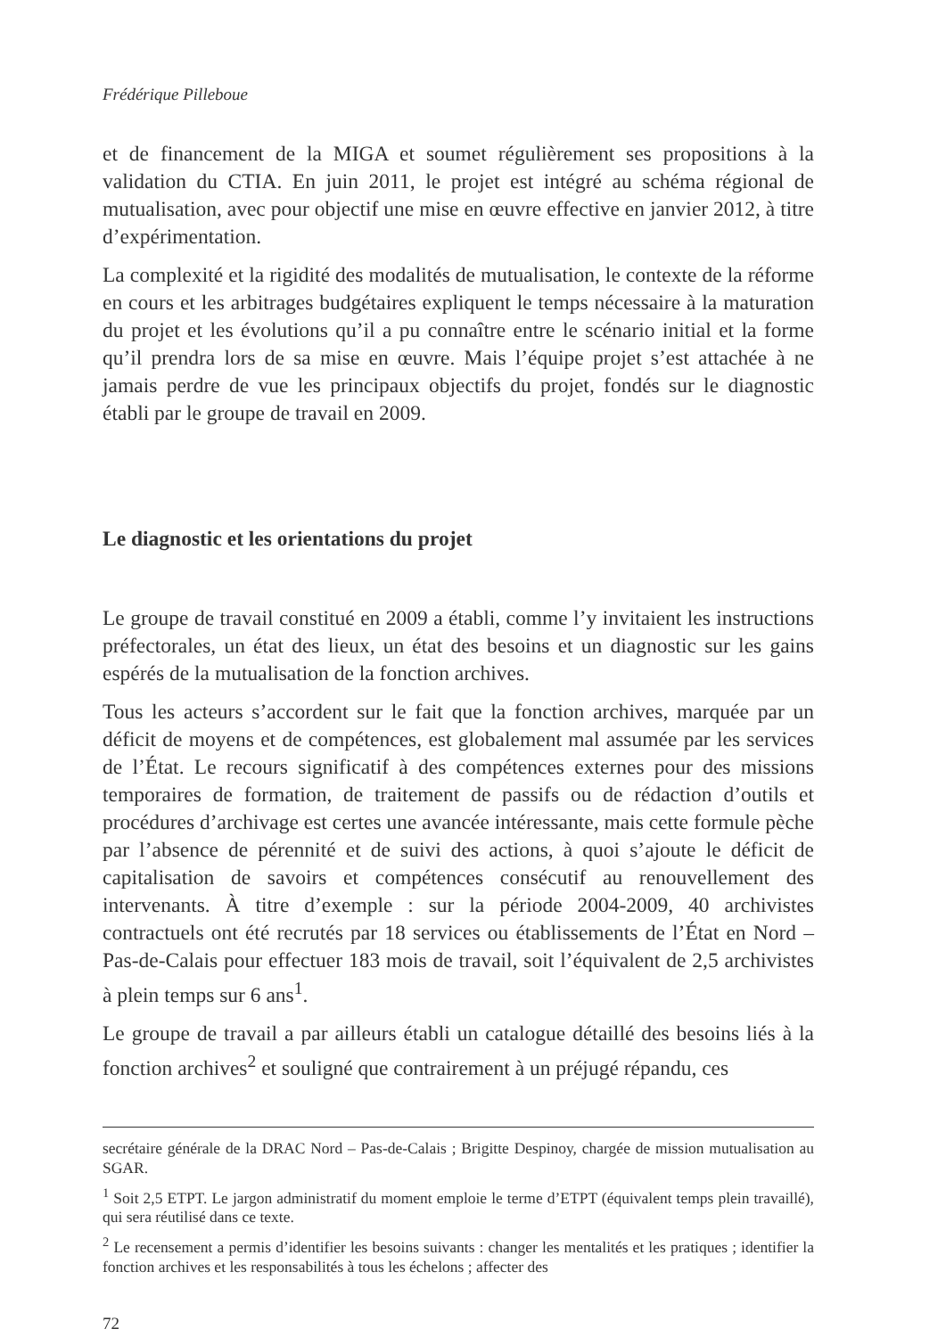Frédérique Pilleboue
et de financement de la MIGA et soumet régulièrement ses propositions à la validation du CTIA. En juin 2011, le projet est intégré au schéma régional de mutualisation, avec pour objectif une mise en œuvre effective en janvier 2012, à titre d’expérimentation.
La complexité et la rigidité des modalités de mutualisation, le contexte de la réforme en cours et les arbitrages budgétaires expliquent le temps nécessaire à la maturation du projet et les évolutions qu’il a pu connaître entre le scénario initial et la forme qu’il prendra lors de sa mise en œuvre. Mais l’équipe projet s’est attachée à ne jamais perdre de vue les principaux objectifs du projet, fondés sur le diagnostic établi par le groupe de travail en 2009.
Le diagnostic et les orientations du projet
Le groupe de travail constitué en 2009 a établi, comme l’y invitaient les instructions préfectorales, un état des lieux, un état des besoins et un diagnostic sur les gains espérés de la mutualisation de la fonction archives.
Tous les acteurs s’accordent sur le fait que la fonction archives, marquée par un déficit de moyens et de compétences, est globalement mal assumée par les services de l’État. Le recours significatif à des compétences externes pour des missions temporaires de formation, de traitement de passifs ou de rédaction d’outils et procédures d’archivage est certes une avancée intéressante, mais cette formule pèche par l’absence de pérennité et de suivi des actions, à quoi s’ajoute le déficit de capitalisation de savoirs et compétences consécutif au renouvellement des intervenants. À titre d’exemple : sur la période 2004-2009, 40 archivistes contractuels ont été recrutés par 18 services ou établissements de l’État en Nord – Pas-de-Calais pour effectuer 183 mois de travail, soit l’équivalent de 2,5 archivistes à plein temps sur 6 ans<sup>1</sup>.
Le groupe de travail a par ailleurs établi un catalogue détaillé des besoins liés à la fonction archives<sup>2</sup> et souligné que contrairement à un préjugé répandu, ces
secrétaire générale de la DRAC Nord – Pas-de-Calais ; Brigitte Despinoy, chargée de mission mutualisation au SGAR.
<sup>1</sup> Soit 2,5 ETPT. Le jargon administratif du moment emploie le terme d’ETPT (équivalent temps plein travaillé), qui sera réutilisé dans ce texte.
<sup>2</sup> Le recensement a permis d’identifier les besoins suivants : changer les mentalités et les pratiques ; identifier la fonction archives et les responsabilités à tous les échelons ; affecter des
72